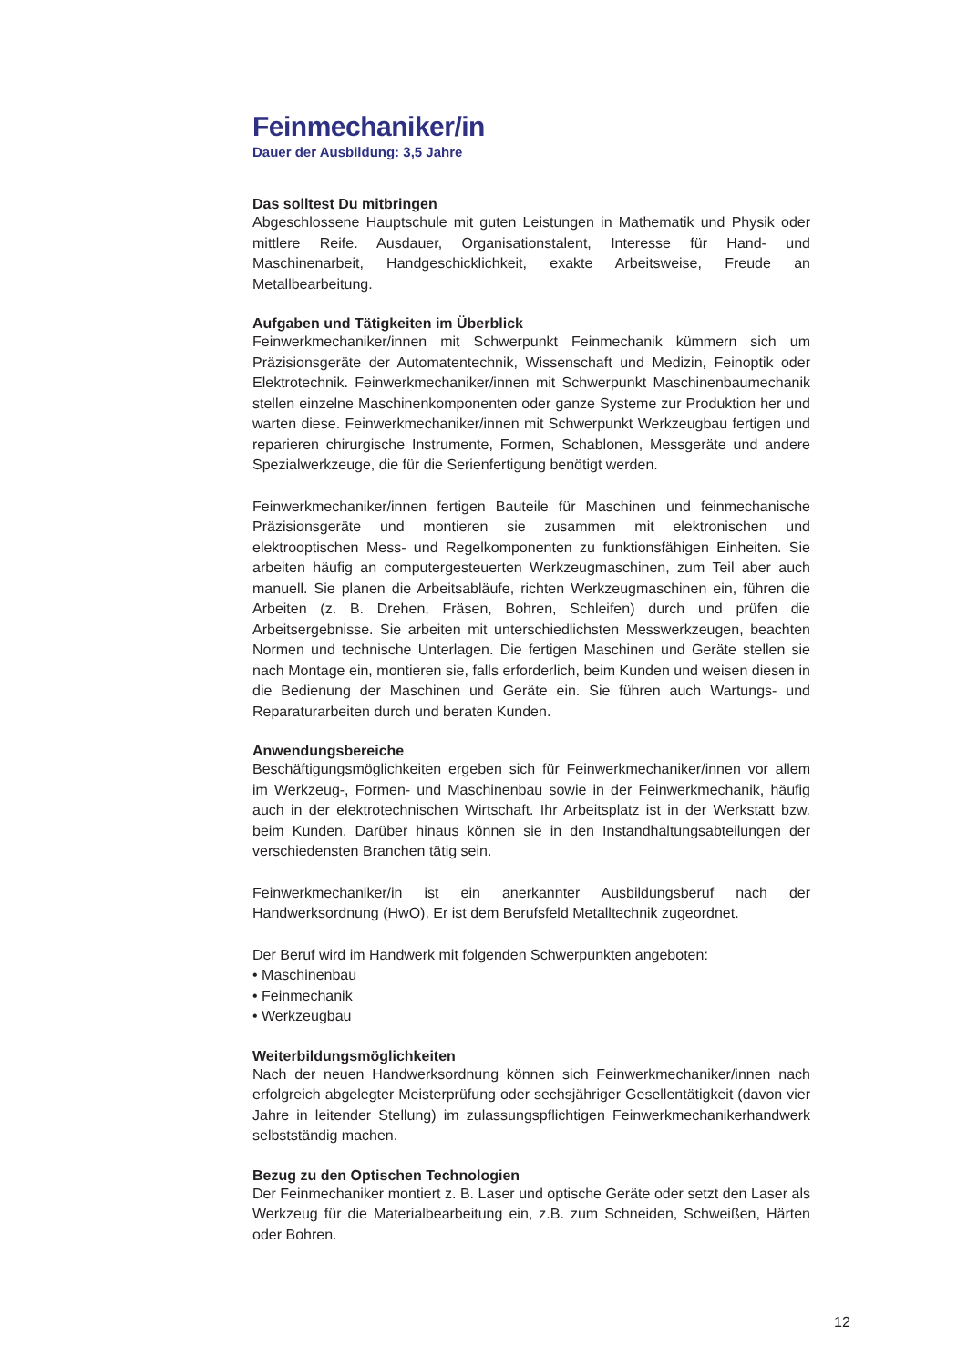Feinmechaniker/in
Dauer der Ausbildung: 3,5 Jahre
Das solltest Du mitbringen
Abgeschlossene Hauptschule mit guten Leistungen in Mathematik und Physik oder mittlere Reife. Ausdauer, Organisationstalent, Interesse für Hand- und Maschinenarbeit, Handgeschicklichkeit, exakte Arbeitsweise, Freude an Metallbearbeitung.
Aufgaben und Tätigkeiten im Überblick
Feinwerkmechaniker/innen mit Schwerpunkt Feinmechanik kümmern sich um Präzisionsgeräte der Automatentechnik, Wissenschaft und Medizin, Feinoptik oder Elektrotechnik. Feinwerkmechaniker/innen mit Schwerpunkt Maschinenbaumechanik stellen einzelne Maschinenkomponenten oder ganze Systeme zur Produktion her und warten diese. Feinwerkmechaniker/innen mit Schwerpunkt Werkzeugbau fertigen und reparieren chirurgische Instrumente, Formen, Schablonen, Messgeräte und andere Spezialwerkzeuge, die für die Serienfertigung benötigt werden.
Feinwerkmechaniker/innen fertigen Bauteile für Maschinen und feinmechanische Präzisionsgeräte und montieren sie zusammen mit elektronischen und elektrooptischen Mess- und Regelkomponenten zu funktionsfähigen Einheiten. Sie arbeiten häufig an computergesteuerten Werkzeugmaschinen, zum Teil aber auch manuell. Sie planen die Arbeitsabläufe, richten Werkzeugmaschinen ein, führen die Arbeiten (z. B. Drehen, Fräsen, Bohren, Schleifen) durch und prüfen die Arbeitsergebnisse. Sie arbeiten mit unterschiedlichsten Messwerkzeugen, beachten Normen und technische Unterlagen. Die fertigen Maschinen und Geräte stellen sie nach Montage ein, montieren sie, falls erforderlich, beim Kunden und weisen diesen in die Bedienung der Maschinen und Geräte ein. Sie führen auch Wartungs- und Reparaturarbeiten durch und beraten Kunden.
Anwendungsbereiche
Beschäftigungsmöglichkeiten ergeben sich für Feinwerkmechaniker/innen vor allem im Werkzeug-, Formen- und Maschinenbau sowie in der Feinwerkmechanik, häufig auch in der elektrotechnischen Wirtschaft. Ihr Arbeitsplatz ist in der Werkstatt bzw. beim Kunden. Darüber hinaus können sie in den Instandhaltungsabteilungen der verschiedensten Branchen tätig sein.
Feinwerkmechaniker/in ist ein anerkannter Ausbildungsberuf nach der Handwerksordnung (HwO). Er ist dem Berufsfeld Metalltechnik zugeordnet.
Der Beruf wird im Handwerk mit folgenden Schwerpunkten angeboten:
• Maschinenbau
• Feinmechanik
• Werkzeugbau
Weiterbildungsmöglichkeiten
Nach der neuen Handwerksordnung können sich Feinwerkmechaniker/innen nach erfolgreich abgelegter Meisterprüfung oder sechsjähriger Gesellentätigkeit (davon vier Jahre in leitender Stellung) im zulassungspflichtigen Feinwerkmechanikerhandwerk selbstständig machen.
Bezug zu den Optischen Technologien
Der Feinmechaniker montiert z. B. Laser und optische Geräte oder setzt den Laser als Werkzeug für die Materialbearbeitung ein, z.B. zum Schneiden, Schweißen, Härten oder Bohren.
12